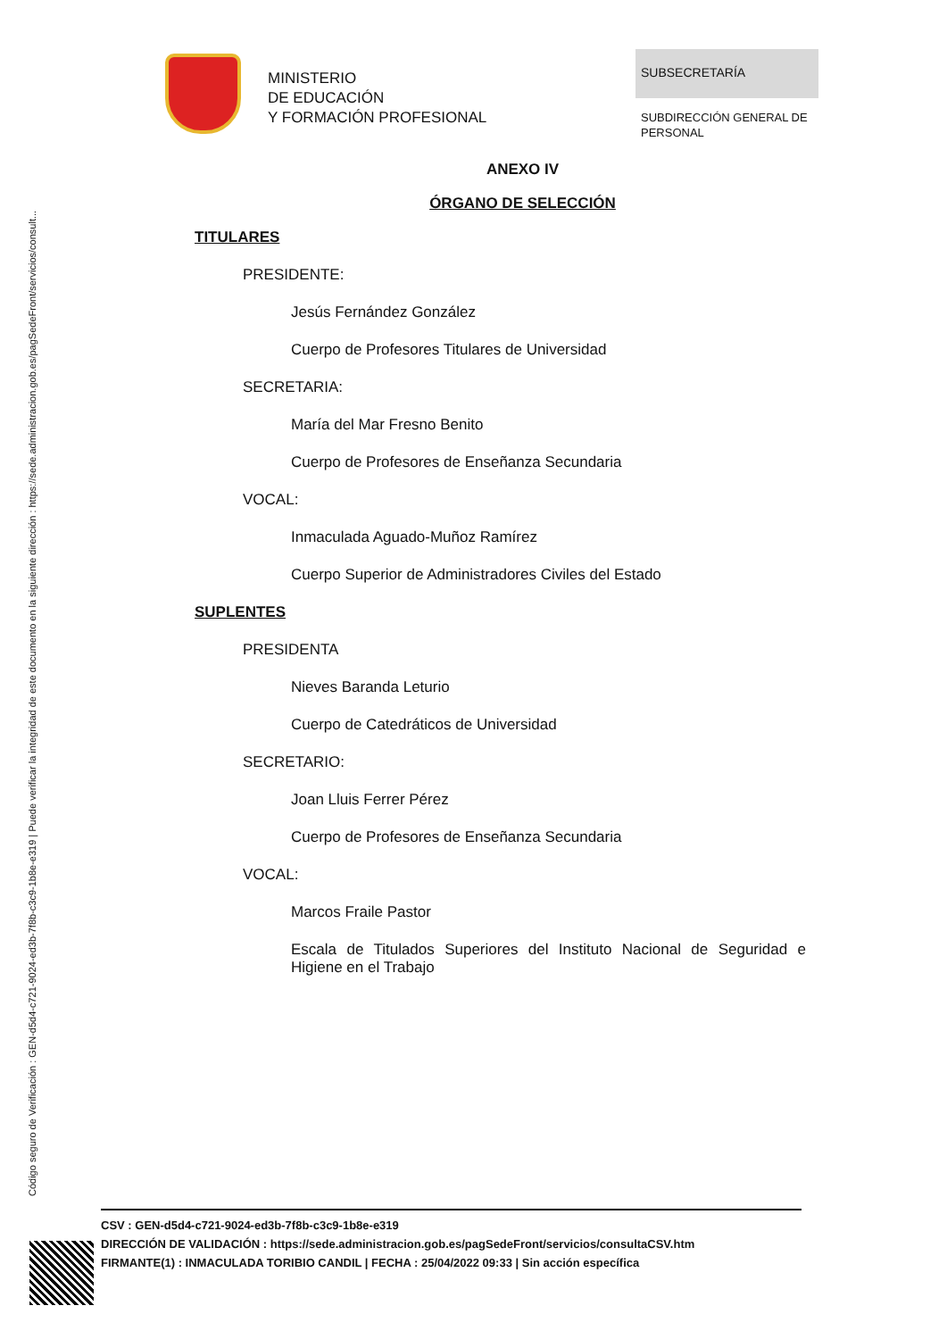Código seguro de Verificación : GEN-d5d4-c721-9024-ed3b-7f8b-c3c9-1b8e-e319 | Puede verificar la integridad de este documento en la siguiente dirección : https://sede.administracion.gob.es/pagSedeFront/servicios/consult...
MINISTERIO
DE EDUCACIÓN
Y FORMACIÓN PROFESIONAL
SUBSECRETARÍA
SUBDIRECCIÓN GENERAL DE
PERSONAL
ANEXO IV
ÓRGANO DE SELECCIÓN
TITULARES
PRESIDENTE:
Jesús Fernández González
Cuerpo de Profesores Titulares de Universidad
SECRETARIA:
María del Mar Fresno Benito
Cuerpo de Profesores de Enseñanza Secundaria
VOCAL:
Inmaculada Aguado-Muñoz Ramírez
Cuerpo Superior de Administradores Civiles del Estado
SUPLENTES
PRESIDENTA
Nieves Baranda Leturio
Cuerpo de Catedráticos de Universidad
SECRETARIO:
Joan Lluis Ferrer Pérez
Cuerpo de Profesores de Enseñanza Secundaria
VOCAL:
Marcos Fraile Pastor
Escala de Titulados Superiores del Instituto Nacional de Seguridad e Higiene en el Trabajo
CSV : GEN-d5d4-c721-9024-ed3b-7f8b-c3c9-1b8e-e319
DIRECCIÓN DE VALIDACIÓN : https://sede.administracion.gob.es/pagSedeFront/servicios/consultaCSV.htm
FIRMANTE(1) : INMACULADA TORIBIO CANDIL | FECHA : 25/04/2022 09:33 | Sin acción específica